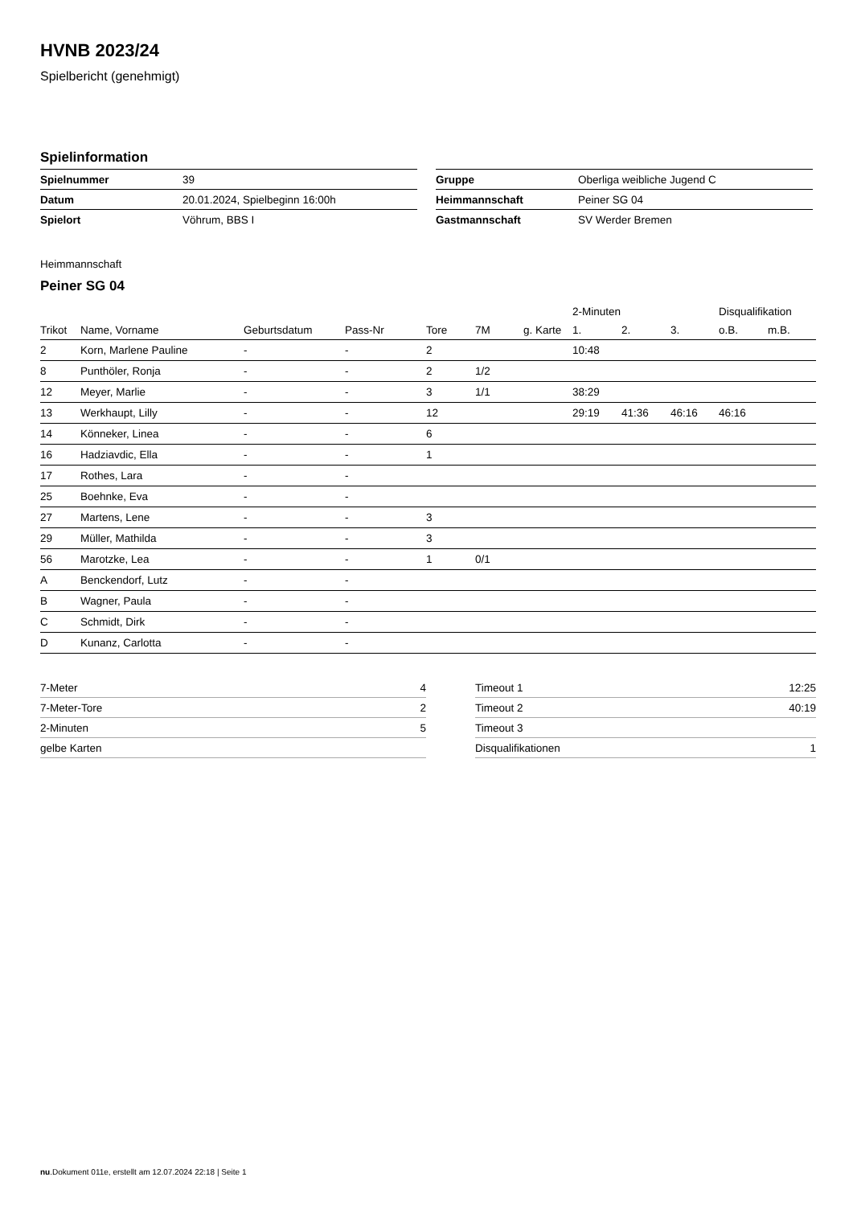HVNB 2023/24
Spielbericht (genehmigt)
Spielinformation
| Spielnummer | 39 |
| Datum | 20.01.2024, Spielbeginn 16:00h |
| Spielort | Vöhrum, BBS I |
| Gruppe | Oberliga weibliche Jugend C |
| Heimmannschaft | Peiner SG 04 |
| Gastmannschaft | SV Werder Bremen |
Heimmannschaft
Peiner SG 04
| | | | | | | | 2-Minuten | | | Disqualifikation | |
| --- | --- | --- | --- | --- | --- | --- | --- | --- | --- | --- | --- |
| Trikot | Name, Vorname | Geburtsdatum | Pass-Nr | Tore | 7M | g. Karte | 1. | 2. | 3. | o.B. | m.B. |
| 2 | Korn, Marlene Pauline | - | - | 2 | | | 10:48 | | | | |
| 8 | Punthöler, Ronja | - | - | 2 | 1/2 | | | | | | |
| 12 | Meyer, Marlie | - | - | 3 | 1/1 | | 38:29 | | | | |
| 13 | Werkhaupt, Lilly | - | - | 12 | | | 29:19 | 41:36 | 46:16 | 46:16 | |
| 14 | Könneker, Linea | - | - | 6 | | | | | | | |
| 16 | Hadziavdic, Ella | - | - | 1 | | | | | | | |
| 17 | Rothes, Lara | - | - | | | | | | | | |
| 25 | Boehnke, Eva | - | - | | | | | | | | |
| 27 | Martens, Lene | - | - | 3 | | | | | | | |
| 29 | Müller, Mathilda | - | - | 3 | | | | | | | |
| 56 | Marotzke, Lea | - | - | 1 | 0/1 | | | | | | |
| A | Benckendorf, Lutz | - | - | | | | | | | | |
| B | Wagner, Paula | - | - | | | | | | | | |
| C | Schmidt, Dirk | - | - | | | | | | | | |
| D | Kunanz, Carlotta | - | - | | | | | | | | |
| 7-Meter | 4 |
| 7-Meter-Tore | 2 |
| 2-Minuten | 5 |
| gelbe Karten | |
| Timeout 1 | 12:25 |
| Timeout 2 | 40:19 |
| Timeout 3 | |
| Disqualifikationen | 1 |
nu.Dokument 011e, erstellt am 12.07.2024 22:18 | Seite 1